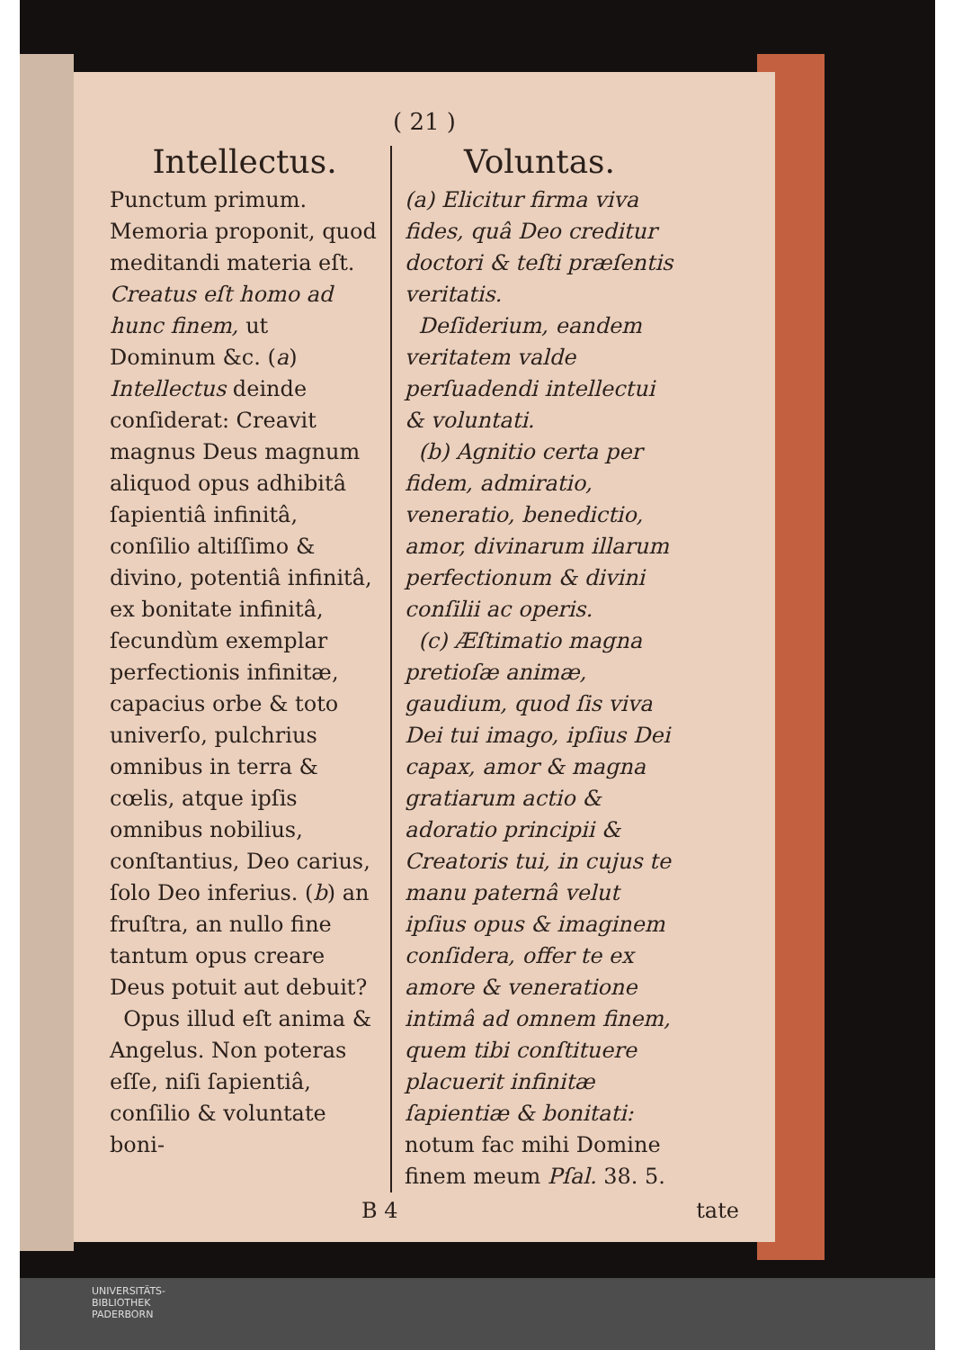( 21 )
Intellectus.
Punctum primum. Memoria proponit, quod meditandi materia eſt. Creatus eſt homo ad hunc finem, ut Dominum &c. (a) Intellectus deinde conſiderat: Creavit magnus Deus magnum aliquod opus adhibitâ ſapientiâ infinitâ, conſilio altiſſimo & divino, potentiâ infinitâ, ex bonitate infinitâ, ſecundùm exemplar perfectionis infinitæ, capacius orbe & toto univerſo, pulchrius omnibus in terra & cœlis, atque ipſis omnibus nobilius, conſtantius, Deo carius, ſolo Deo inferius. (b) an fruſtra, an nullo fine tantum opus creare Deus potuit aut debuit?
Opus illud eſt anima & Angelus. Non poteras eſſe, niſi ſapientiâ, conſilio & voluntate boni-
Voluntas.
(a) Elicitur firma viva fides, quâ Deo creditur doctori & teſti præſentis veritatis.
Deſiderium, eandem veritatem valde perſuadendi intellectui & voluntati.
(b) Agnitio certa per fidem, admiratio, veneratio, benedictio, amor, divinarum illarum perfectionum & divini conſilii ac operis.
(c) Æſtimatio magna pretioſæ animæ, gaudium, quod ſis viva Dei tui imago, ipſius Dei capax, amor & magna gratiarum actio & adoratio principii & Creatoris tui, in cujus te manu paternâ velut ipſius opus & imaginem conſidera, offer te ex amore & veneratione intimâ ad omnem finem, quem tibi conſtituere placuerit infinitæ ſapientiæ & bonitati: notum fac mihi Domine finem meum Pſal. 38. 5.
B 4 tate
UNIVERSITÄTS-
BIBLIOTHEK
PADERBORN